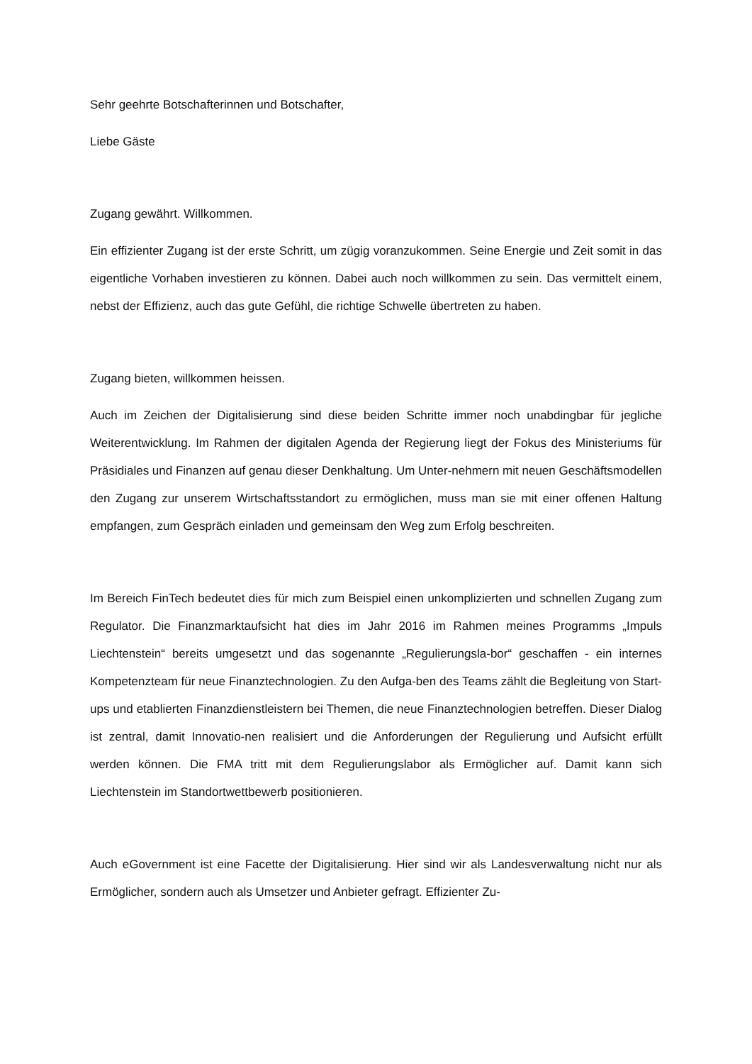Sehr geehrte Botschafterinnen und Botschafter,
Liebe Gäste
Zugang gewährt. Willkommen.
Ein effizienter Zugang ist der erste Schritt, um zügig voranzukommen. Seine Energie und Zeit somit in das eigentliche Vorhaben investieren zu können. Dabei auch noch willkommen zu sein. Das vermittelt einem, nebst der Effizienz, auch das gute Gefühl, die richtige Schwelle übertreten zu haben.
Zugang bieten, willkommen heissen.
Auch im Zeichen der Digitalisierung sind diese beiden Schritte immer noch unabdingbar für jegliche Weiterentwicklung. Im Rahmen der digitalen Agenda der Regierung liegt der Fokus des Ministeriums für Präsidiales und Finanzen auf genau dieser Denkhaltung. Um Unter-nehmern mit neuen Geschäftsmodellen den Zugang zur unserem Wirtschaftsstandort zu ermöglichen, muss man sie mit einer offenen Haltung empfangen, zum Gespräch einladen und gemeinsam den Weg zum Erfolg beschreiten.
Im Bereich FinTech bedeutet dies für mich zum Beispiel einen unkomplizierten und schnellen Zugang zum Regulator. Die Finanzmarktaufsicht hat dies im Jahr 2016 im Rahmen meines Programms „Impuls Liechtenstein“ bereits umgesetzt und das sogenannte „Regulierungsla-bor“ geschaffen - ein internes Kompetenzteam für neue Finanztechnologien. Zu den Aufga-ben des Teams zählt die Begleitung von Start-ups und etablierten Finanzdienstleistern bei Themen, die neue Finanztechnologien betreffen. Dieser Dialog ist zentral, damit Innovatio-nen realisiert und die Anforderungen der Regulierung und Aufsicht erfüllt werden können. Die FMA tritt mit dem Regulierungslabor als Ermöglicher auf. Damit kann sich Liechtenstein im Standortwettbewerb positionieren.
Auch eGovernment ist eine Facette der Digitalisierung. Hier sind wir als Landesverwaltung nicht nur als Ermöglicher, sondern auch als Umsetzer und Anbieter gefragt. Effizienter Zu-